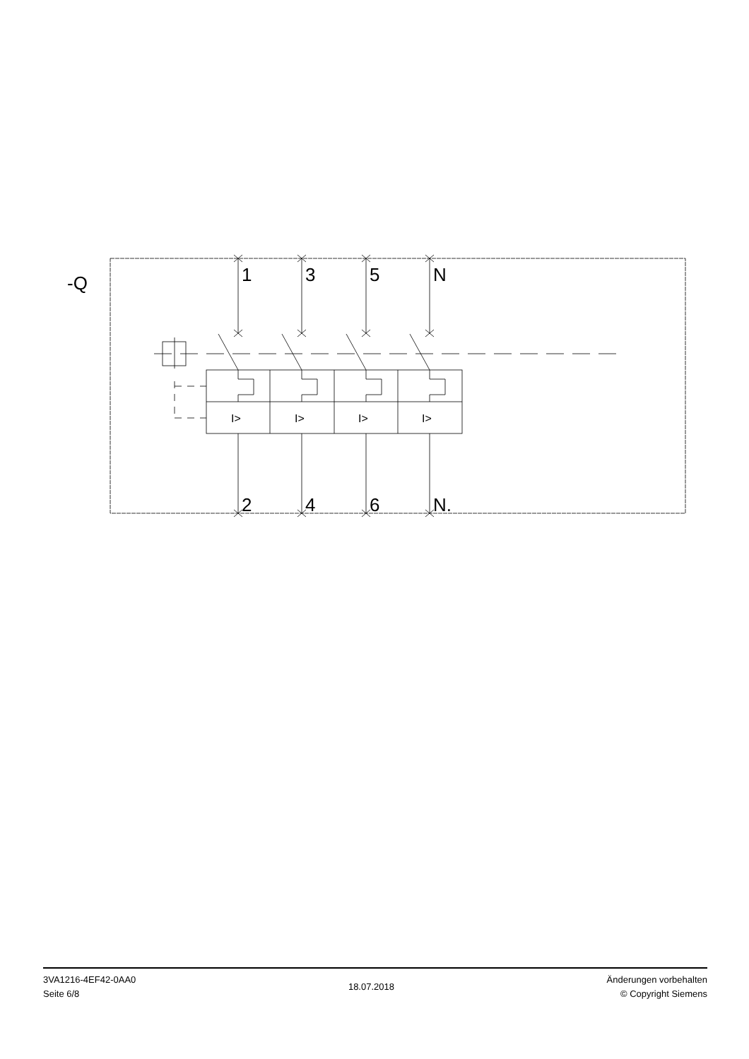-Q
1
3
5
N
2
4
6
N.
I>
I>
I>
I>
3VA1216-4EF42-0AA0
Seite 6/8
18.07.2018
Änderungen vorbehalten
© Copyright Siemens